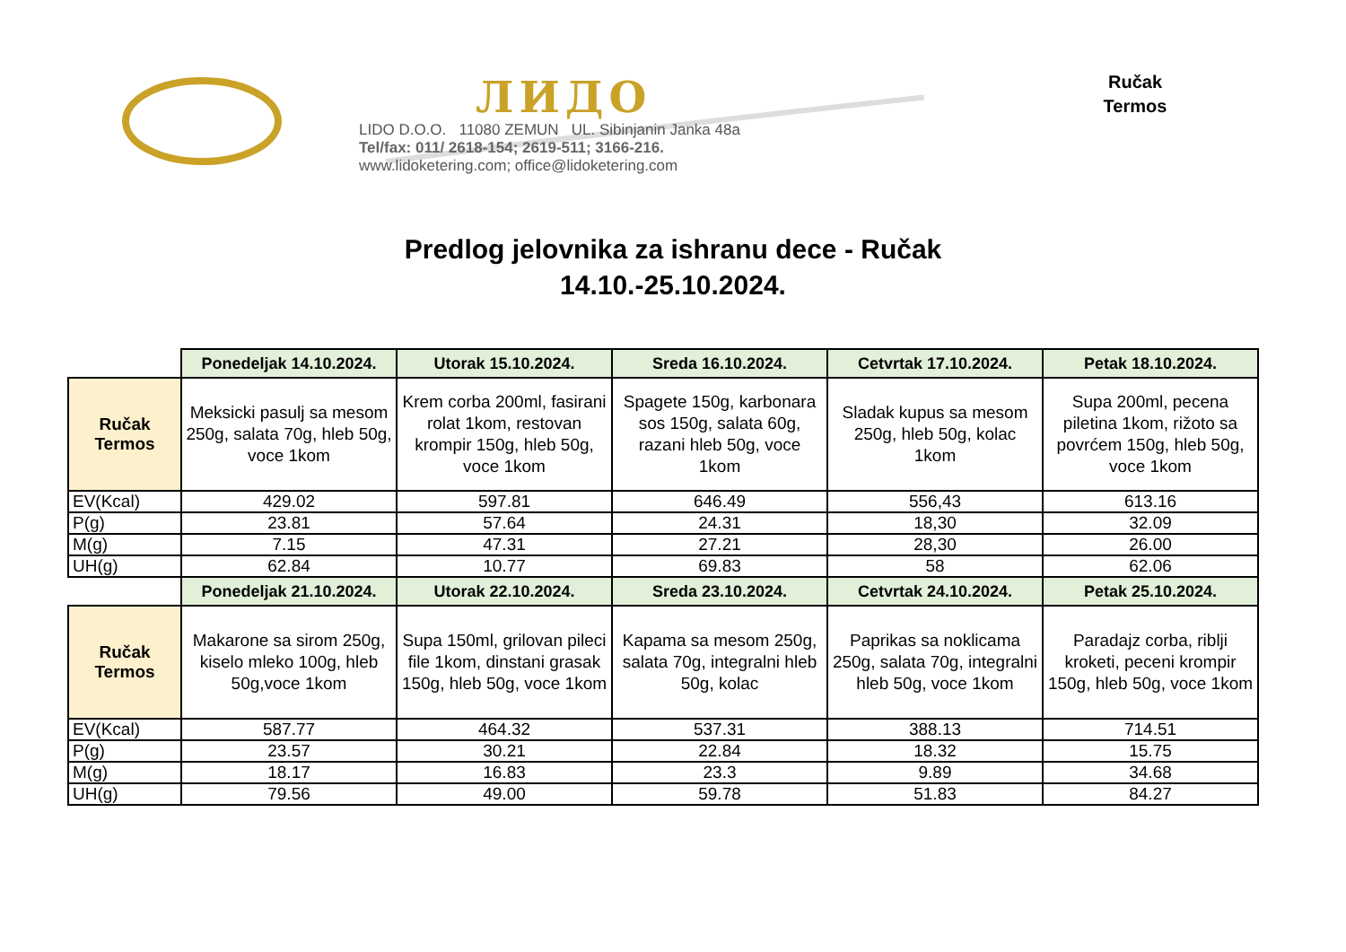ЛИДО
LIDO D.O.O. 11080 ZEMUN UL. Sibinjanin Janka 48a
Tel/fax: 011/ 2618-154; 2619-511; 3166-216.
www.lidoketering.com; office@lidoketering.com
Ručak
Termos
Predlog jelovnika za ishranu dece - Ručak
14.10.-25.10.2024.
| | Ponedeljak 14.10.2024. | Utorak 15.10.2024. | Sreda 16.10.2024. | Cetvrtak 17.10.2024. | Petak 18.10.2024. |
| Ručak Termos | Meksicki pasulj sa mesom 250g, salata 70g, hleb 50g, voce 1kom | Krem corba 200ml, fasirani rolat 1kom, restovan krompir 150g, hleb 50g, voce 1kom | Spagete 150g, karbonara sos 150g, salata 60g, razani hleb 50g, voce 1kom | Sladak kupus sa mesom 250g, hleb 50g, kolac 1kom | Supa 200ml, pecena piletina 1kom, rižoto sa povrćem 150g, hleb 50g, voce 1kom |
| EV(Kcal) | 429.02 | 597.81 | 646.49 | 556,43 | 613.16 |
| P(g) | 23.81 | 57.64 | 24.31 | 18,30 | 32.09 |
| M(g) | 7.15 | 47.31 | 27.21 | 28,30 | 26.00 |
| UH(g) | 62.84 | 10.77 | 69.83 | 58 | 62.06 |
| | Ponedeljak 21.10.2024. | Utorak 22.10.2024. | Sreda 23.10.2024. | Cetvrtak 24.10.2024. | Petak 25.10.2024. |
| Ručak Termos | Makarone sa sirom 250g, kiselo mleko 100g, hleb 50g,voce 1kom | Supa 150ml, grilovan pileci file 1kom, dinstani grasak 150g, hleb 50g, voce 1kom | Kapama sa mesom 250g, salata 70g, integralni hleb 50g, kolac | Paprikas sa noklicama 250g, salata 70g, integralni hleb 50g, voce 1kom | Paradajz corba, riblji kroketi, peceni krompir 150g, hleb 50g, voce 1kom |
| EV(Kcal) | 587.77 | 464.32 | 537.31 | 388.13 | 714.51 |
| P(g) | 23.57 | 30.21 | 22.84 | 18.32 | 15.75 |
| M(g) | 18.17 | 16.83 | 23.3 | 9.89 | 34.68 |
| UH(g) | 79.56 | 49.00 | 59.78 | 51.83 | 84.27 |